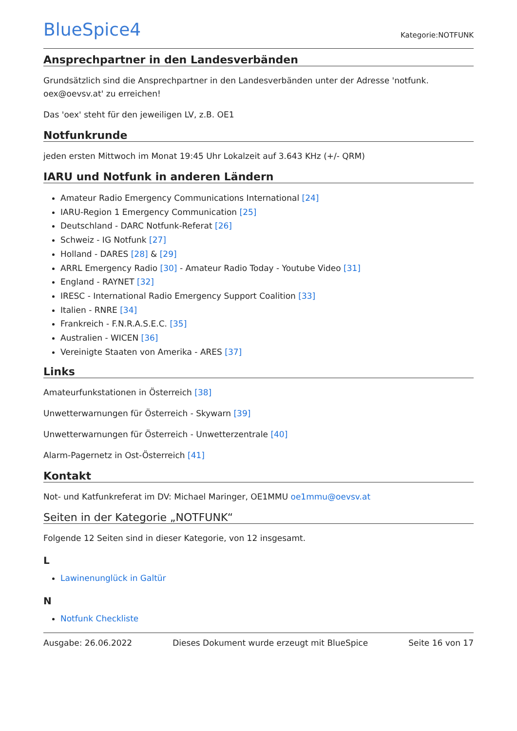BlueSpice4
Kategorie:NOTFUNK
Ansprechpartner in den Landesverbänden
Grundsätzlich sind die Ansprechpartner in den Landesverbänden unter der Adresse 'notfunk. oex@oevsv.at' zu erreichen!
Das 'oex' steht für den jeweiligen LV, z.B. OE1
Notfunkrunde
jeden ersten Mittwoch im Monat 19:45 Uhr Lokalzeit auf 3.643 KHz (+/- QRM)
IARU und Notfunk in anderen Ländern
Amateur Radio Emergency Communications International [24]
IARU-Region 1 Emergency Communication [25]
Deutschland - DARC Notfunk-Referat [26]
Schweiz - IG Notfunk [27]
Holland - DARES [28] & [29]
ARRL Emergency Radio [30] - Amateur Radio Today - Youtube Video [31]
England - RAYNET [32]
IRESC - International Radio Emergency Support Coalition [33]
Italien - RNRE [34]
Frankreich - F.N.R.A.S.E.C. [35]
Australien - WICEN [36]
Vereinigte Staaten von Amerika - ARES [37]
Links
Amateurfunkstationen in Österreich [38]
Unwetterwarnungen für Österreich - Skywarn [39]
Unwetterwarnungen für Österreich - Unwetterzentrale [40]
Alarm-Pagernetz in Ost-Österreich [41]
Kontakt
Not- und Katfunkreferat im DV: Michael Maringer, OE1MMU oe1mmu@oevsv.at
Seiten in der Kategorie „NOTFUNK“
Folgende 12 Seiten sind in dieser Kategorie, von 12 insgesamt.
L
Lawinenunglück in Galtür
N
Notfunk Checkliste
Ausgabe: 26.06.2022 Dieses Dokument wurde erzeugt mit BlueSpice Seite 16 von 17